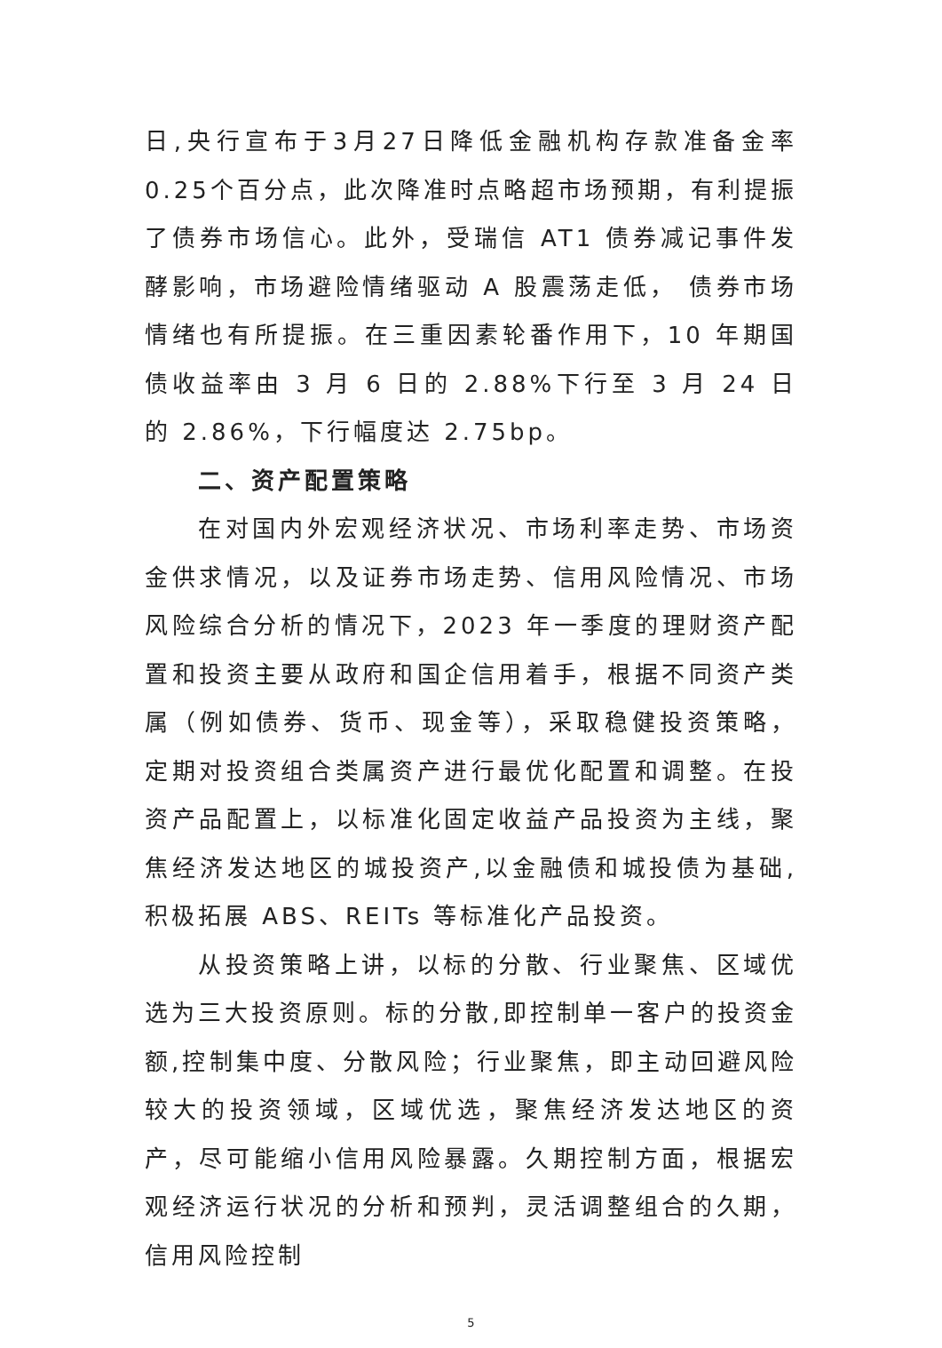日,央行宣布于3月27日降低金融机构存款准备金率0.25个百分点，此次降准时点略超市场预期，有利提振了债券市场信心。此外，受瑞信 AT1 债券减记事件发酵影响，市场避险情绪驱动 A 股震荡走低， 债券市场情绪也有所提振。在三重因素轮番作用下，10 年期国债收益率由 3 月 6 日的 2.88%下行至 3 月 24 日的 2.86%，下行幅度达 2.75bp。
二、资产配置策略
在对国内外宏观经济状况、市场利率走势、市场资金供求情况，以及证券市场走势、信用风险情况、市场风险综合分析的情况下，2023 年一季度的理财资产配置和投资主要从政府和国企信用着手，根据不同资产类属（例如债券、货币、现金等），采取稳健投资策略，定期对投资组合类属资产进行最优化配置和调整。在投资产品配置上，以标准化固定收益产品投资为主线，聚焦经济发达地区的城投资产,以金融债和城投债为基础,积极拓展 ABS、REITs 等标准化产品投资。
从投资策略上讲，以标的分散、行业聚焦、区域优选为三大投资原则。标的分散,即控制单一客户的投资金额,控制集中度、分散风险；行业聚焦，即主动回避风险较大的投资领域，区域优选，聚焦经济发达地区的资产，尽可能缩小信用风险暴露。久期控制方面，根据宏观经济运行状况的分析和预判，灵活调整组合的久期，信用风险控制
5